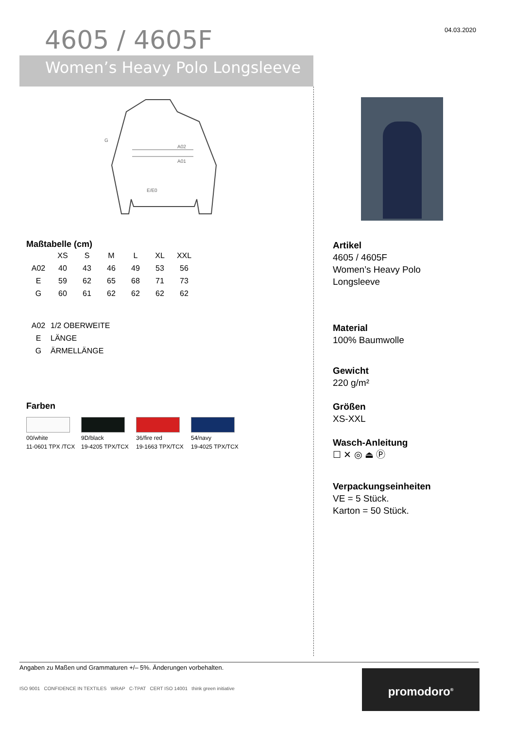04.03.2020
4605 / 4605F
Women’s Heavy Polo Longsleeve
G
A02
A01
E/E0
Maßtabelle (cm)
| | XS | S | M | L | XL | XXL |
| --- | --- | --- | --- | --- | --- | --- |
| A02 | 40 | 43 | 46 | 49 | 53 | 56 |
| E | 59 | 62 | 65 | 68 | 71 | 73 |
| G | 60 | 61 | 62 | 62 | 62 | 62 |
| A02 | 1/2 OBERWEITE |
| E | LÄNGE |
| G | ÄRMELLÄNGE |
Farben
00/white
11-0601 TPX /TCX
9D/black
19-4205 TPX/TCX
36/fire red
19-1663 TPX/TCX
54/navy
19-4025 TPX/TCX
Artikel
4605 / 4605F
Women’s Heavy Polo
Longsleeve
Material
100% Baumwolle
Gewicht
220 g/m²
Größen
XS-XXL
Wasch-Anleitung
☐ ✕ ◎ ⏏ Ⓟ
Verpackungseinheiten
VE = 5 Stück.
Karton = 50 Stück.
Angaben zu Maßen und Grammaturen +/– 5%. Änderungen vorbehalten.
ISO 9001 CONFIDENCE IN TEXTILES WRAP C-TPAT CERT ISO 14001 think green initiative
promodoro<sup>®</sup>